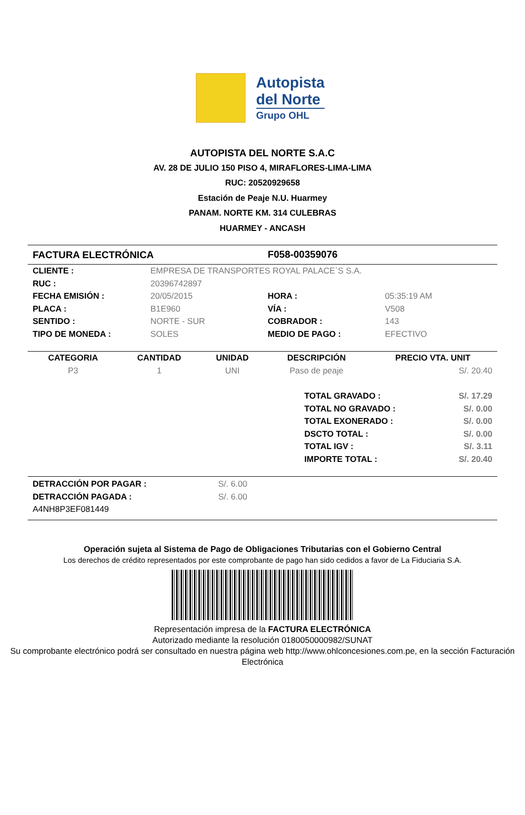Autopista
del Norte
Grupo OHL
AUTOPISTA DEL NORTE S.A.C
AV. 28 DE JULIO 150 PISO 4, MIRAFLORES-LIMA-LIMA
RUC: 20520929658
Estación de Peaje N.U. Huarmey
PANAM. NORTE KM. 314 CULEBRAS
HUARMEY - ANCASH
| FACTURA ELECTRÓNICA | F058-00359076 |
| CLIENTE : | EMPRESA DE TRANSPORTES ROYAL PALACE`S S.A. | | |
| RUC : | 20396742897 | | |
| FECHA EMISIÓN : | 20/05/2015 | HORA : | 05:35:19 AM |
| PLACA : | B1E960 | VÍA : | V508 |
| SENTIDO : | NORTE - SUR | COBRADOR : | 143 |
| TIPO DE MONEDA : | SOLES | MEDIO DE PAGO : | EFECTIVO |
| CATEGORIA | CANTIDAD | UNIDAD | DESCRIPCIÓN | PRECIO VTA. UNIT |
| --- | --- | --- | --- | --- |
| P3 | 1 | UNI | Paso de peaje | S/. 20.40 |
| TOTAL GRAVADO : | S/. 17.29 |
| TOTAL NO GRAVADO : | S/. 0.00 |
| TOTAL EXONERADO : | S/. 0.00 |
| DSCTO TOTAL : | S/. 0.00 |
| TOTAL IGV : | S/. 3.11 |
| IMPORTE TOTAL : | S/. 20.40 |
| DETRACCIÓN POR PAGAR : | S/. 6.00 |
| DETRACCIÓN PAGADA : | S/. 6.00 |
| A4NH8P3EF081449 | |
Operación sujeta al Sistema de Pago de Obligaciones Tributarias con el Gobierno Central
Los derechos de crédito representados por este comprobante de pago han sido cedidos a favor de La Fiduciaria S.A.
Representación impresa de la FACTURA ELECTRÓNICA
Autorizado mediante la resolución 0180050000982/SUNAT
Su comprobante electrónico podrá ser consultado en nuestra página web http://www.ohlconcesiones.com.pe, en la sección Facturación Electrónica